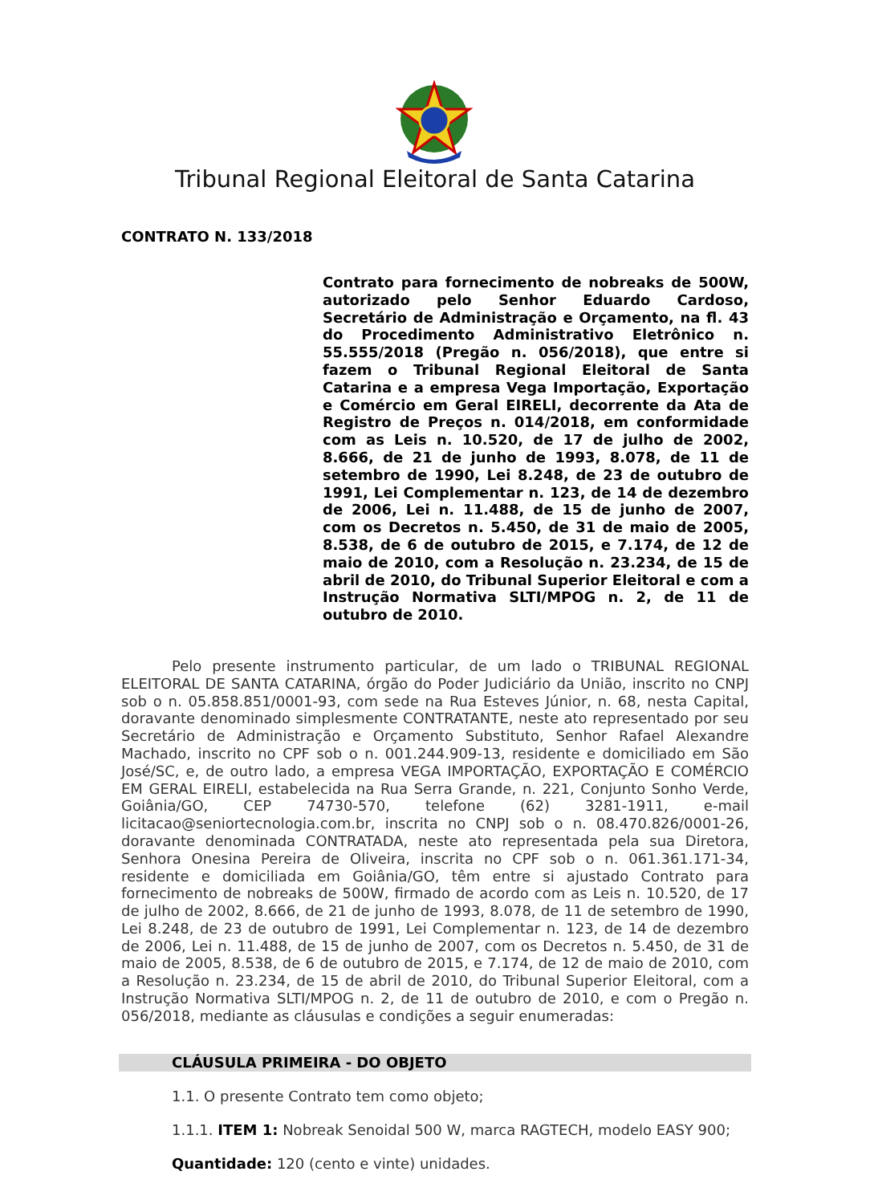Tribunal Regional Eleitoral de Santa Catarina
CONTRATO N. 133/2018
Contrato para fornecimento de nobreaks de 500W, autorizado pelo Senhor Eduardo Cardoso, Secretário de Administração e Orçamento, na fl. 43 do Procedimento Administrativo Eletrônico n. 55.555/2018 (Pregão n. 056/2018), que entre si fazem o Tribunal Regional Eleitoral de Santa Catarina e a empresa Vega Importação, Exportação e Comércio em Geral EIRELI, decorrente da Ata de Registro de Preços n. 014/2018, em conformidade com as Leis n. 10.520, de 17 de julho de 2002, 8.666, de 21 de junho de 1993, 8.078, de 11 de setembro de 1990, Lei 8.248, de 23 de outubro de 1991, Lei Complementar n. 123, de 14 de dezembro de 2006, Lei n. 11.488, de 15 de junho de 2007, com os Decretos n. 5.450, de 31 de maio de 2005, 8.538, de 6 de outubro de 2015, e 7.174, de 12 de maio de 2010, com a Resolução n. 23.234, de 15 de abril de 2010, do Tribunal Superior Eleitoral e com a Instrução Normativa SLTI/MPOG n. 2, de 11 de outubro de 2010.
Pelo presente instrumento particular, de um lado o TRIBUNAL REGIONAL ELEITORAL DE SANTA CATARINA, órgão do Poder Judiciário da União, inscrito no CNPJ sob o n. 05.858.851/0001-93, com sede na Rua Esteves Júnior, n. 68, nesta Capital, doravante denominado simplesmente CONTRATANTE, neste ato representado por seu Secretário de Administração e Orçamento Substituto, Senhor Rafael Alexandre Machado, inscrito no CPF sob o n. 001.244.909-13, residente e domiciliado em São José/SC, e, de outro lado, a empresa VEGA IMPORTAÇÃO, EXPORTAÇÃO E COMÉRCIO EM GERAL EIRELI, estabelecida na Rua Serra Grande, n. 221, Conjunto Sonho Verde, Goiânia/GO, CEP 74730-570, telefone (62) 3281-1911, e-mail licitacao@seniortecnologia.com.br, inscrita no CNPJ sob o n. 08.470.826/0001-26, doravante denominada CONTRATADA, neste ato representada pela sua Diretora, Senhora Onesina Pereira de Oliveira, inscrita no CPF sob o n. 061.361.171-34, residente e domiciliada em Goiânia/GO, têm entre si ajustado Contrato para fornecimento de nobreaks de 500W, firmado de acordo com as Leis n. 10.520, de 17 de julho de 2002, 8.666, de 21 de junho de 1993, 8.078, de 11 de setembro de 1990, Lei 8.248, de 23 de outubro de 1991, Lei Complementar n. 123, de 14 de dezembro de 2006, Lei n. 11.488, de 15 de junho de 2007, com os Decretos n. 5.450, de 31 de maio de 2005, 8.538, de 6 de outubro de 2015, e 7.174, de 12 de maio de 2010, com a Resolução n. 23.234, de 15 de abril de 2010, do Tribunal Superior Eleitoral, com a Instrução Normativa SLTI/MPOG n. 2, de 11 de outubro de 2010, e com o Pregão n. 056/2018, mediante as cláusulas e condições a seguir enumeradas:
CLÁUSULA PRIMEIRA - DO OBJETO
1.1. O presente Contrato tem como objeto;
1.1.1. ITEM 1: Nobreak Senoidal 500 W, marca RAGTECH, modelo EASY 900;
Quantidade: 120 (cento e vinte) unidades.